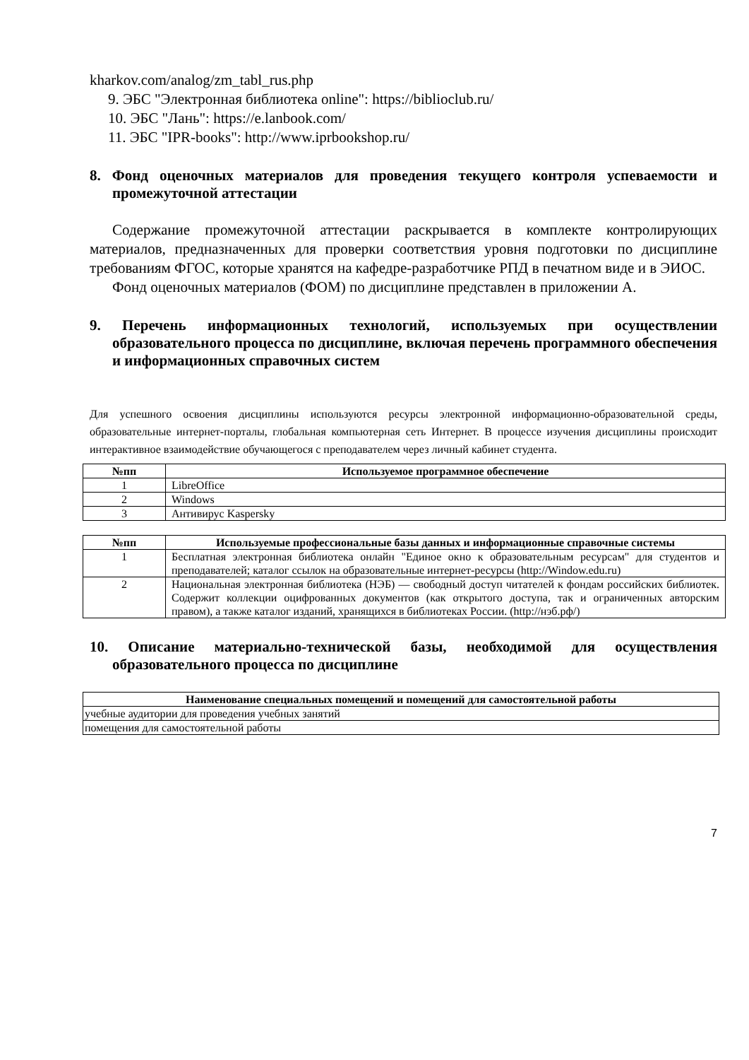kharkov.com/analog/zm_tabl_rus.php
9. ЭБС "Электронная библиотека online": https://biblioclub.ru/
10. ЭБС "Лань": https://e.lanbook.com/
11. ЭБС "IPR-books": http://www.iprbookshop.ru/
8. Фонд оценочных материалов для проведения текущего контроля успеваемости и промежуточной аттестации
Содержание промежуточной аттестации раскрывается в комплекте контролирующих материалов, предназначенных для проверки соответствия уровня подготовки по дисциплине требованиям ФГОС, которые хранятся на кафедре-разработчике РПД в печатном виде и в ЭИОС.
Фонд оценочных материалов (ФОМ) по дисциплине представлен в приложении А.
9. Перечень информационных технологий, используемых при осуществлении образовательного процесса по дисциплине, включая перечень программного обеспечения и информационных справочных систем
Для успешного освоения дисциплины используются ресурсы электронной информационно-образовательной среды, образовательные интернет-порталы, глобальная компьютерная сеть Интернет. В процессе изучения дисциплины происходит интерактивное взаимодействие обучающегося с преподавателем через личный кабинет студента.
| №пп | Используемое программное обеспечение |
| --- | --- |
| 1 | LibreOffice |
| 2 | Windows |
| 3 | Антивирус Kaspersky |
| №пп | Используемые профессиональные базы данных и информационные справочные системы |
| --- | --- |
| 1 | Бесплатная электронная библиотека онлайн "Единое окно к образовательным ресурсам" для студентов и преподавателей; каталог ссылок на образовательные интернет-ресурсы (http://Window.edu.ru) |
| 2 | Национальная электронная библиотека (НЭБ) — свободный доступ читателей к фондам российских библиотек. Содержит коллекции оцифрованных документов (как открытого доступа, так и ограниченных авторским правом), а также каталог изданий, хранящихся в библиотеках России. (http://нэб.рф/) |
10. Описание материально-технической базы, необходимой для осуществления образовательного процесса по дисциплине
| Наименование специальных помещений и помещений для самостоятельной работы |
| --- |
| учебные аудитории для проведения учебных занятий |
| помещения для самостоятельной работы |
7